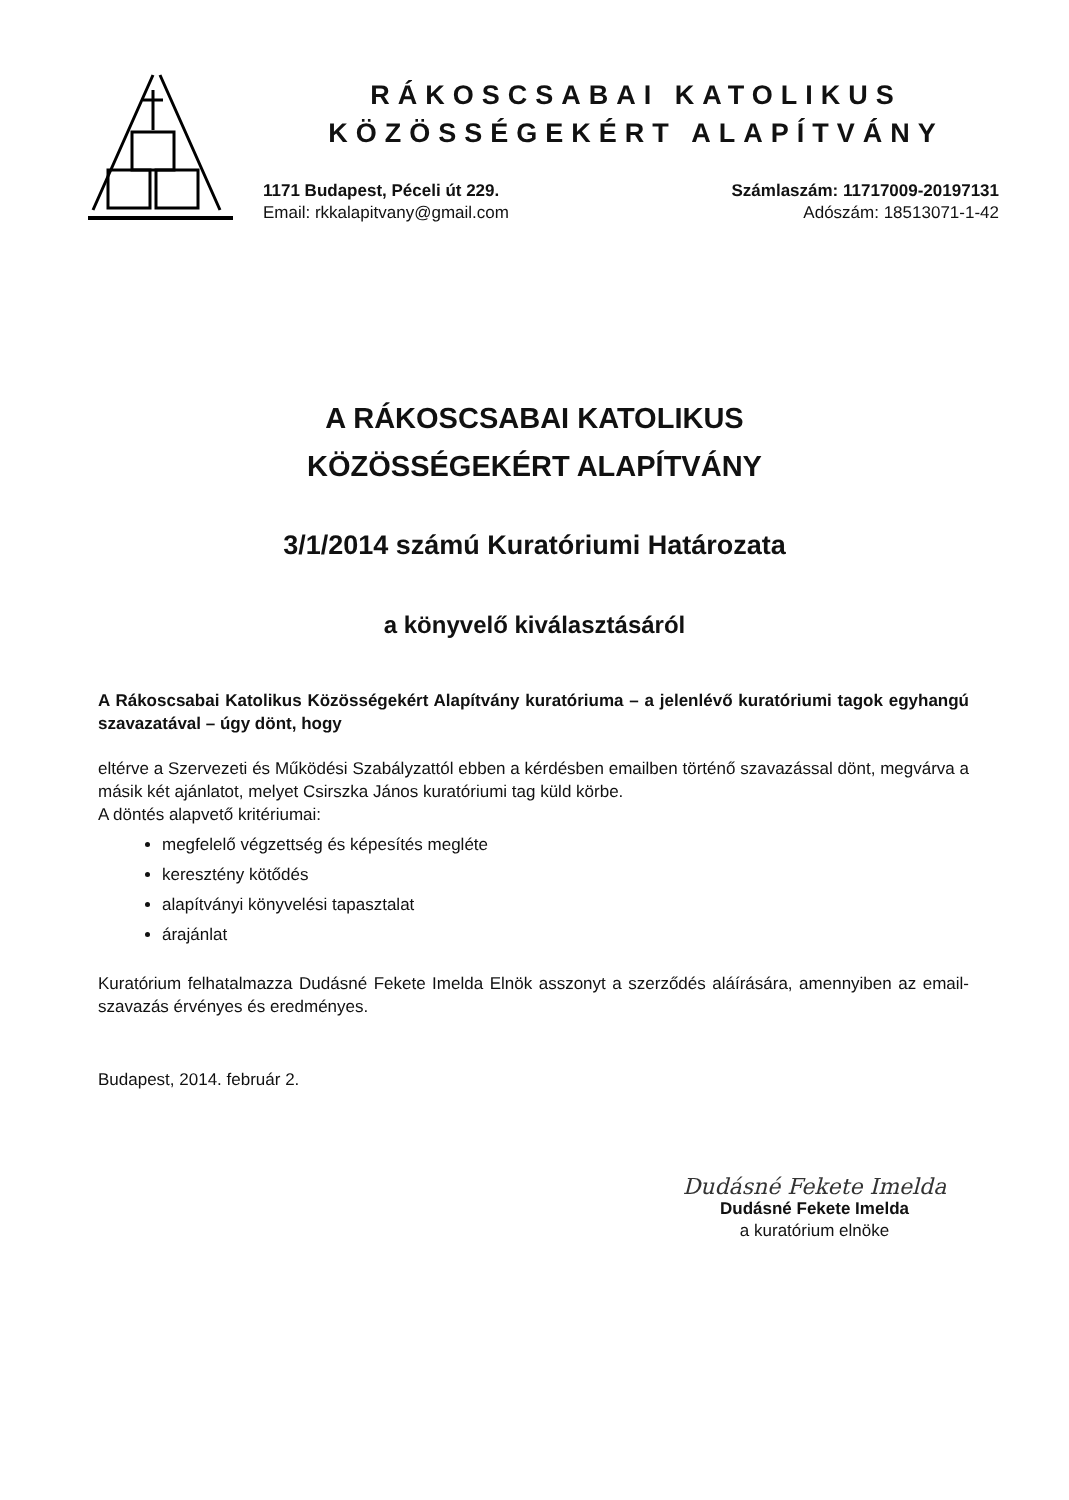RÁKOSCSABAI KATOLIKUS
KÖZÖSSÉGEKÉRT ALAPÍTVÁNY
1171 Budapest, Péceli út 229.
Email: rkkalapitvany@gmail.com
Számlaszám: 11717009-20197131
Adószám: 18513071-1-42
A RÁKOSCSABAI KATOLIKUS
KÖZÖSSÉGEKÉRT ALAPÍTVÁNY
3/1/2014 számú Kuratóriumi Határozata
a könyvelő kiválasztásáról
A Rákoscsabai Katolikus Közösségekért Alapítvány kuratóriuma – a jelenlévő kuratóriumi tagok egyhangú szavazatával – úgy dönt, hogy
eltérve a Szervezeti és Működési Szabályzattól ebben a kérdésben emailben történő szavazással dönt, megvárva a másik két ajánlatot, melyet Csirszka János kuratóriumi tag küld körbe.
A döntés alapvető kritériumai:
megfelelő végzettség és képesítés megléte
keresztény kötődés
alapítványi könyvelési tapasztalat
árajánlat
Kuratórium felhatalmazza Dudásné Fekete Imelda Elnök asszonyt a szerződés aláírására, amennyiben az email-szavazás érvényes és eredményes.
Budapest, 2014. február 2.
Dudásné Fekete Imelda
Dudásné Fekete Imelda
a kuratórium elnöke